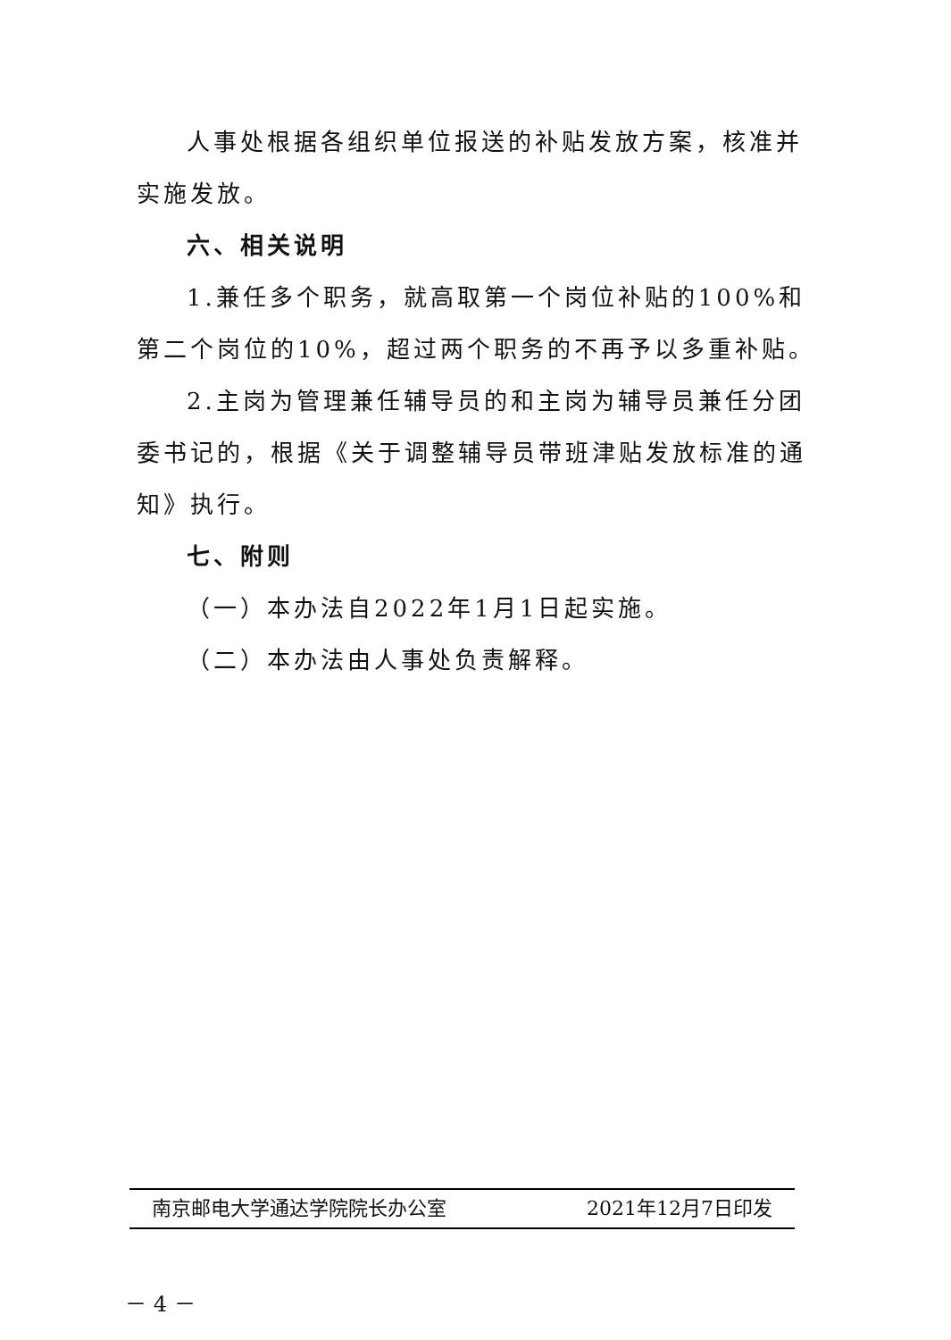人事处根据各组织单位报送的补贴发放方案，核准并实施发放。
六、相关说明
1.兼任多个职务，就高取第一个岗位补贴的100%和第二个岗位的10%，超过两个职务的不再予以多重补贴。
2.主岗为管理兼任辅导员的和主岗为辅导员兼任分团委书记的，根据《关于调整辅导员带班津贴发放标准的通知》执行。
七、附则
（一）本办法自2022年1月1日起实施。
（二）本办法由人事处负责解释。
南京邮电大学通达学院院长办公室 2021年12月7日印发
－ 4 －